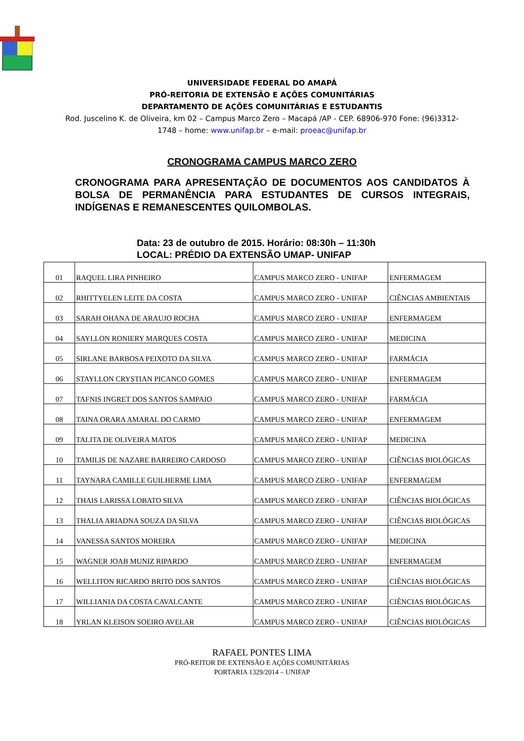UNIVERSIDADE FEDERAL DO AMAPÁ
PRÓ-REITORIA DE EXTENSÃO E AÇÕES COMUNITÁRIAS
DEPARTAMENTO DE AÇÕES COMUNITÁRIAS E ESTUDANTIS
Rod. Juscelino K. de Oliveira, km 02 – Campus Marco Zero – Macapá /AP - CEP. 68906-970 Fone: (96)3312-
1748 – home: www.unifap.br – e-mail: proeac@unifap.br
CRONOGRAMA CAMPUS MARCO ZERO
CRONOGRAMA PARA APRESENTAÇÃO DE DOCUMENTOS AOS CANDIDATOS À BOLSA DE PERMANÊNCIA PARA ESTUDANTES DE CURSOS INTEGRAIS, INDÍGENAS E REMANESCENTES QUILOMBOLAS.
Data: 23 de outubro de 2015. Horário: 08:30h – 11:30h
LOCAL: PRÉDIO DA EXTENSÃO UMAP- UNIFAP
| 01 | RAQUEL LIRA PINHEIRO | CAMPUS MARCO ZERO - UNIFAP | ENFERMAGEM |
| 02 | RHITTYELEN LEITE DA COSTA | CAMPUS MARCO ZERO - UNIFAP | CIÊNCIAS AMBIENTAIS |
| 03 | SARAH OHANA DE ARAUJO ROCHA | CAMPUS MARCO ZERO - UNIFAP | ENFERMAGEM |
| 04 | SAYLLON RONIERY MARQUES COSTA | CAMPUS MARCO ZERO - UNIFAP | MEDICINA |
| 05 | SIRLANE BARBOSA PEIXOTO DA SILVA | CAMPUS MARCO ZERO - UNIFAP | FARMÁCIA |
| 06 | STAYLLON CRYSTIAN PICANCO GOMES | CAMPUS MARCO ZERO - UNIFAP | ENFERMAGEM |
| 07 | TAFNIS INGRET DOS SANTOS SAMPAIO | CAMPUS MARCO ZERO - UNIFAP | FARMÁCIA |
| 08 | TAINA ORARA AMARAL DO CARMO | CAMPUS MARCO ZERO - UNIFAP | ENFERMAGEM |
| 09 | TALITA DE OLIVEIRA MATOS | CAMPUS MARCO ZERO - UNIFAP | MEDICINA |
| 10 | TAMILIS DE NAZARE BARREIRO CARDOSO | CAMPUS MARCO ZERO - UNIFAP | CIÊNCIAS BIOLÓGICAS |
| 11 | TAYNARA CAMILLE GUILHERME LIMA | CAMPUS MARCO ZERO - UNIFAP | ENFERMAGEM |
| 12 | THAIS LARISSA LOBATO SILVA | CAMPUS MARCO ZERO - UNIFAP | CIÊNCIAS BIOLÓGICAS |
| 13 | THALIA ARIADNA SOUZA DA SILVA | CAMPUS MARCO ZERO - UNIFAP | CIÊNCIAS BIOLÓGICAS |
| 14 | VANESSA SANTOS MOREIRA | CAMPUS MARCO ZERO - UNIFAP | MEDICINA |
| 15 | WAGNER JOAB MUNIZ RIPARDO | CAMPUS MARCO ZERO - UNIFAP | ENFERMAGEM |
| 16 | WELLITON RICARDO BRITO DOS SANTOS | CAMPUS MARCO ZERO - UNIFAP | CIÊNCIAS BIOLÓGICAS |
| 17 | WILLIANIA DA COSTA CAVALCANTE | CAMPUS MARCO ZERO - UNIFAP | CIÊNCIAS BIOLÓGICAS |
| 18 | YRLAN KLEISON SOEIRO AVELAR | CAMPUS MARCO ZERO - UNIFAP | CIÊNCIAS BIOLÓGICAS |
RAFAEL PONTES LIMA
PRÓ-REITOR DE EXTENSÃO E AÇÕES COMUNITÁRIAS
PORTARIA 1329/2014 – UNIFAP